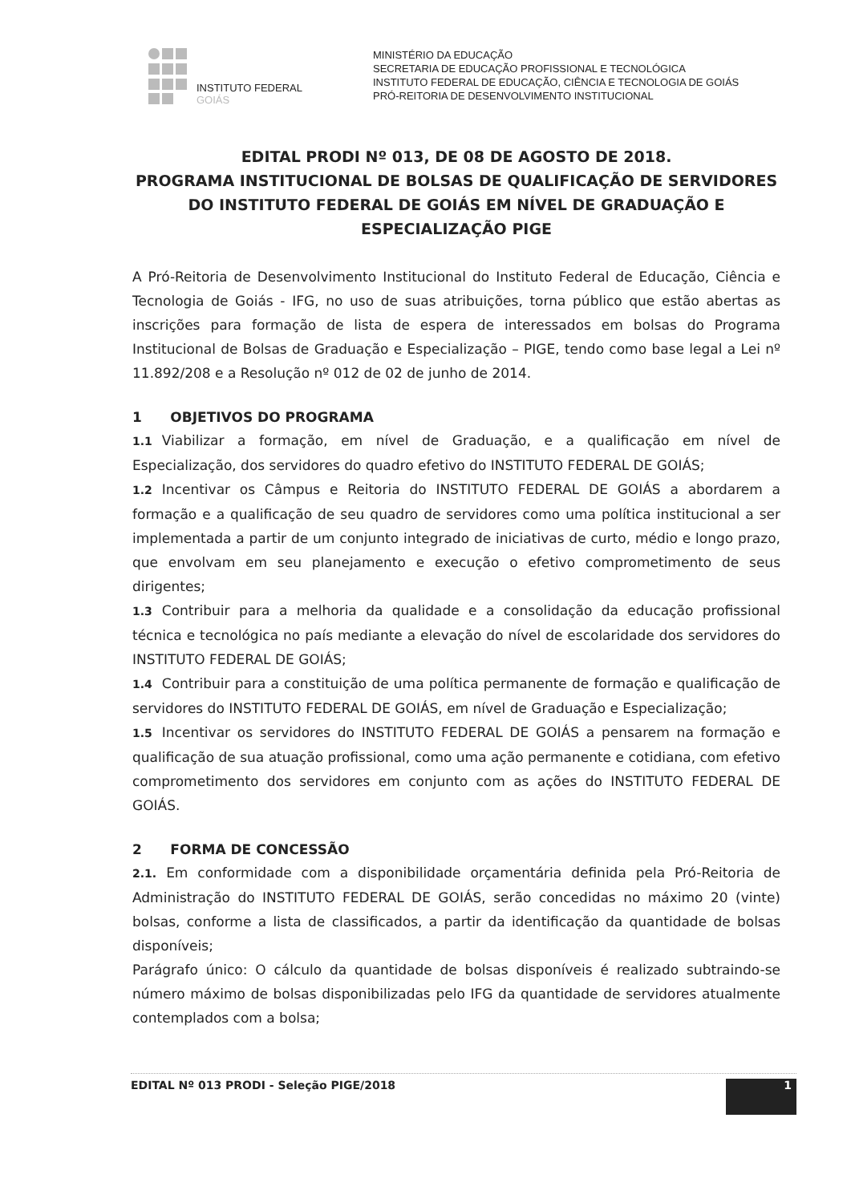INSTITUTO FEDERAL
GOIÁS
MINISTÉRIO DA EDUCAÇÃO
SECRETARIA DE EDUCAÇÃO PROFISSIONAL E TECNOLÓGICA
INSTITUTO FEDERAL DE EDUCAÇÃO, CIÊNCIA E TECNOLOGIA DE GOIÁS
PRÓ-REITORIA DE DESENVOLVIMENTO INSTITUCIONAL
EDITAL PRODI Nº 013, DE 08 DE AGOSTO DE 2018.
PROGRAMA INSTITUCIONAL DE BOLSAS DE QUALIFICAÇÃO DE SERVIDORES DO INSTITUTO FEDERAL DE GOIÁS EM NÍVEL DE GRADUAÇÃO E ESPECIALIZAÇÃO PIGE
A Pró-Reitoria de Desenvolvimento Institucional do Instituto Federal de Educação, Ciência e Tecnologia de Goiás - IFG, no uso de suas atribuições, torna público que estão abertas as inscrições para formação de lista de espera de interessados em bolsas do Programa Institucional de Bolsas de Graduação e Especialização – PIGE, tendo como base legal a Lei nº 11.892/208 e a Resolução nº 012 de 02 de junho de 2014.
1 OBJETIVOS DO PROGRAMA
1.1 Viabilizar a formação, em nível de Graduação, e a qualificação em nível de Especialização, dos servidores do quadro efetivo do INSTITUTO FEDERAL DE GOIÁS;
1.2 Incentivar os Câmpus e Reitoria do INSTITUTO FEDERAL DE GOIÁS a abordarem a formação e a qualificação de seu quadro de servidores como uma política institucional a ser implementada a partir de um conjunto integrado de iniciativas de curto, médio e longo prazo, que envolvam em seu planejamento e execução o efetivo comprometimento de seus dirigentes;
1.3 Contribuir para a melhoria da qualidade e a consolidação da educação profissional técnica e tecnológica no país mediante a elevação do nível de escolaridade dos servidores do INSTITUTO FEDERAL DE GOIÁS;
1.4 Contribuir para a constituição de uma política permanente de formação e qualificação de servidores do INSTITUTO FEDERAL DE GOIÁS, em nível de Graduação e Especialização;
1.5 Incentivar os servidores do INSTITUTO FEDERAL DE GOIÁS a pensarem na formação e qualificação de sua atuação profissional, como uma ação permanente e cotidiana, com efetivo comprometimento dos servidores em conjunto com as ações do INSTITUTO FEDERAL DE GOIÁS.
2 FORMA DE CONCESSÃO
2.1. Em conformidade com a disponibilidade orçamentária definida pela Pró-Reitoria de Administração do INSTITUTO FEDERAL DE GOIÁS, serão concedidas no máximo 20 (vinte) bolsas, conforme a lista de classificados, a partir da identificação da quantidade de bolsas disponíveis;
Parágrafo único: O cálculo da quantidade de bolsas disponíveis é realizado subtraindo-se número máximo de bolsas disponibilizadas pelo IFG da quantidade de servidores atualmente contemplados com a bolsa;
EDITAL Nº 013 PRODI - Seleção PIGE/2018 1